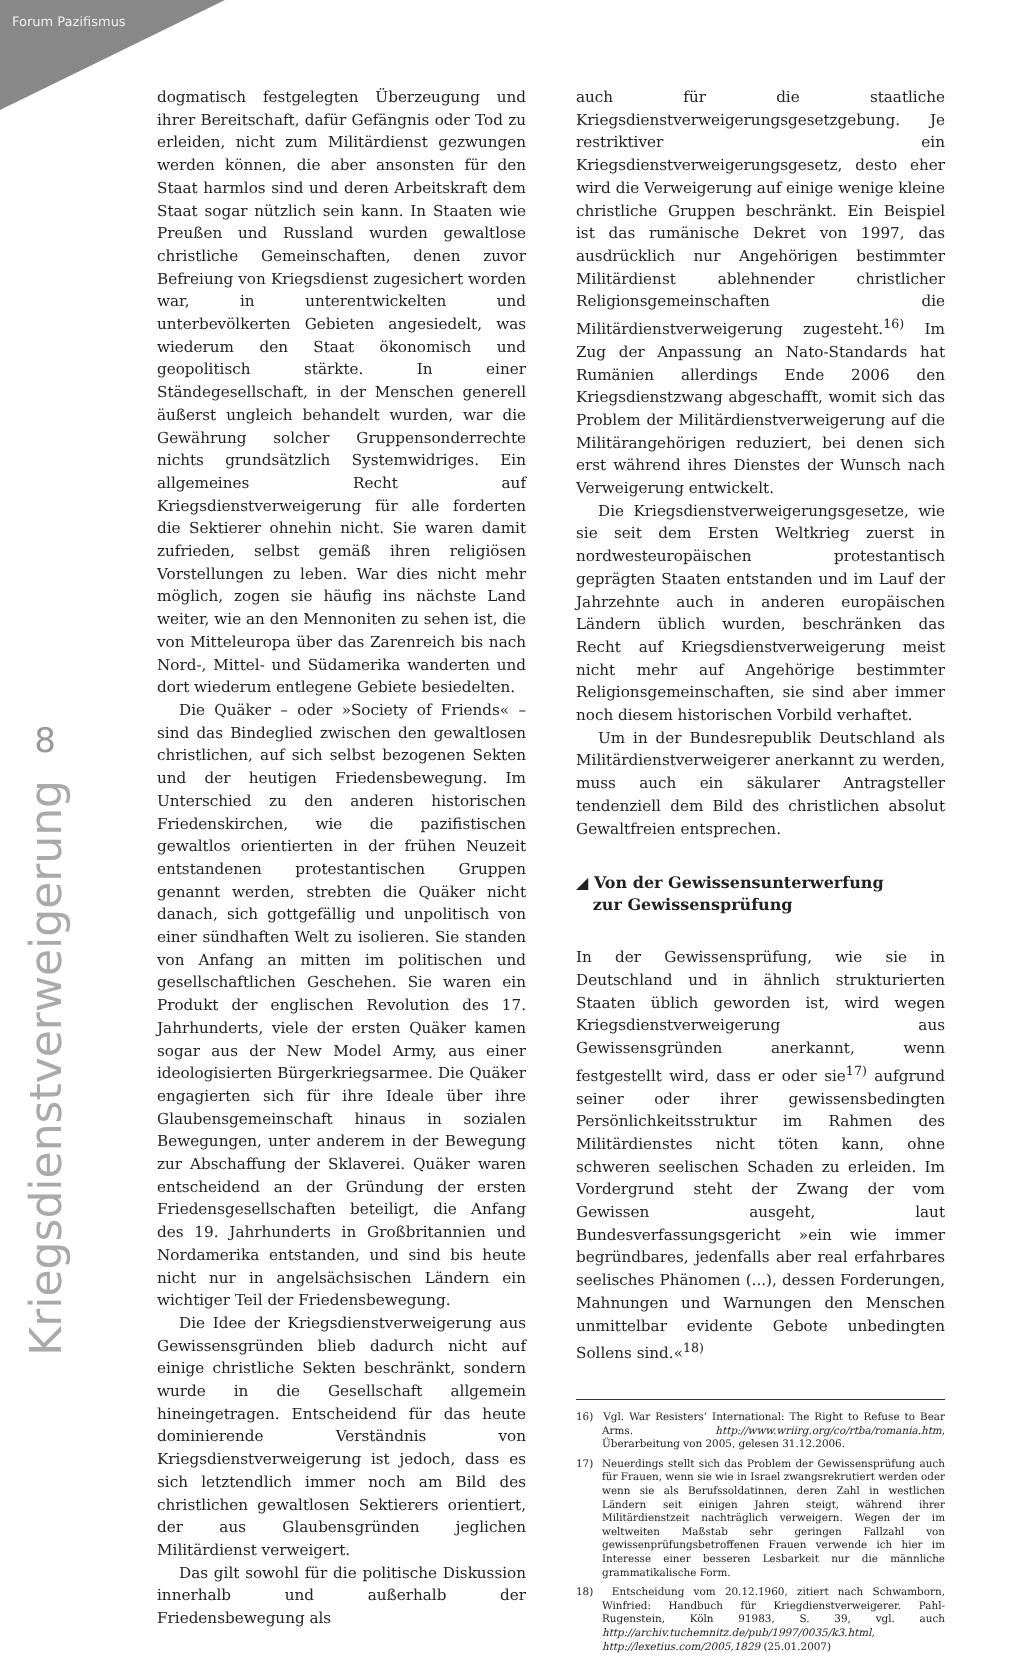Forum Pazifismus
8
Kriegsdienstverweigerung
dogmatisch festgelegten Überzeugung und ihrer Bereitschaft, dafür Gefängnis oder Tod zu erleiden, nicht zum Militärdienst gezwungen werden können, die aber ansonsten für den Staat harmlos sind und deren Arbeitskraft dem Staat sogar nützlich sein kann. In Staaten wie Preußen und Russland wurden gewaltlose christliche Gemeinschaften, denen zuvor Befreiung von Kriegsdienst zugesichert worden war, in unterentwickelten und unterbevölkerten Gebieten angesiedelt, was wiederum den Staat ökonomisch und geopolitisch stärkte. In einer Ständegesellschaft, in der Menschen generell äußerst ungleich behandelt wurden, war die Gewährung solcher Gruppensonderrechte nichts grundsätzlich Systemwidriges. Ein allgemeines Recht auf Kriegsdienstverweigerung für alle forderten die Sektierer ohnehin nicht. Sie waren damit zufrieden, selbst gemäß ihren religiösen Vorstellungen zu leben. War dies nicht mehr möglich, zogen sie häufig ins nächste Land weiter, wie an den Mennoniten zu sehen ist, die von Mitteleuropa über das Zarenreich bis nach Nord-, Mittel- und Südamerika wanderten und dort wiederum entlegene Gebiete besiedelten.
Die Quäker – oder »Society of Friends« – sind das Bindeglied zwischen den gewaltlosen christlichen, auf sich selbst bezogenen Sekten und der heutigen Friedensbewegung. Im Unterschied zu den anderen historischen Friedenskirchen, wie die pazifistischen gewaltlos orientierten in der frühen Neuzeit entstandenen protestantischen Gruppen genannt werden, strebten die Quäker nicht danach, sich gottgefällig und unpolitisch von einer sündhaften Welt zu isolieren. Sie standen von Anfang an mitten im politischen und gesellschaftlichen Geschehen. Sie waren ein Produkt der englischen Revolution des 17. Jahrhunderts, viele der ersten Quäker kamen sogar aus der New Model Army, aus einer ideologisierten Bürgerkriegsarmee. Die Quäker engagierten sich für ihre Ideale über ihre Glaubensgemeinschaft hinaus in sozialen Bewegungen, unter anderem in der Bewegung zur Abschaffung der Sklaverei. Quäker waren entscheidend an der Gründung der ersten Friedensgesellschaften beteiligt, die Anfang des 19. Jahrhunderts in Großbritannien und Nordamerika entstanden, und sind bis heute nicht nur in angelsächsischen Ländern ein wichtiger Teil der Friedensbewegung.
Die Idee der Kriegsdienstverweigerung aus Gewissensgründen blieb dadurch nicht auf einige christliche Sekten beschränkt, sondern wurde in die Gesellschaft allgemein hineingetragen. Entscheidend für das heute dominierende Verständnis von Kriegsdienstverweigerung ist jedoch, dass es sich letztendlich immer noch am Bild des christlichen gewaltlosen Sektierers orientiert, der aus Glaubensgründen jeglichen Militärdienst verweigert.
Das gilt sowohl für die politische Diskussion innerhalb und außerhalb der Friedensbewegung als
auch für die staatliche Kriegsdienstverweigerungsgesetzgebung. Je restriktiver ein Kriegsdienstverweigerungsgesetz, desto eher wird die Verweigerung auf einige wenige kleine christliche Gruppen beschränkt. Ein Beispiel ist das rumänische Dekret von 1997, das ausdrücklich nur Angehörigen bestimmter Militärdienst ablehnender christlicher Religionsgemeinschaften die Militärdienstverweigerung zugesteht.<sup>16)</sup> Im Zug der Anpassung an Nato-Standards hat Rumänien allerdings Ende 2006 den Kriegsdienstzwang abgeschafft, womit sich das Problem der Militärdienstverweigerung auf die Militärangehörigen reduziert, bei denen sich erst während ihres Dienstes der Wunsch nach Verweigerung entwickelt.
Die Kriegsdienstverweigerungsgesetze, wie sie seit dem Ersten Weltkrieg zuerst in nordwesteuropäischen protestantisch geprägten Staaten entstanden und im Lauf der Jahrzehnte auch in anderen europäischen Ländern üblich wurden, beschränken das Recht auf Kriegsdienstverweigerung meist nicht mehr auf Angehörige bestimmter Religionsgemeinschaften, sie sind aber immer noch diesem historischen Vorbild verhaftet.
Um in der Bundesrepublik Deutschland als Militärdienstverweigerer anerkannt zu werden, muss auch ein säkularer Antragsteller tendenziell dem Bild des christlichen absolut Gewaltfreien entsprechen.
◢ Von der Gewissensunterwerfung
zur Gewissensprüfung
In der Gewissensprüfung, wie sie in Deutschland und in ähnlich strukturierten Staaten üblich geworden ist, wird wegen Kriegsdienstverweigerung aus Gewissensgründen anerkannt, wenn festgestellt wird, dass er oder sie<sup>17)</sup> aufgrund seiner oder ihrer gewissensbedingten Persönlichkeitsstruktur im Rahmen des Militärdienstes nicht töten kann, ohne schweren seelischen Schaden zu erleiden. Im Vordergrund steht der Zwang der vom Gewissen ausgeht, laut Bundesverfassungsgericht »ein wie immer begründbares, jedenfalls aber real erfahrbares seelisches Phänomen (...), dessen Forderungen, Mahnungen und Warnungen den Menschen unmittelbar evidente Gebote unbedingten Sollens sind.«<sup>18)</sup>
16) Vgl. War Resisters’ International: The Right to Refuse to Bear Arms. http://www.wriirg.org/co/rtba/romania.htm, Überarbeitung von 2005, gelesen 31.12.2006.
17) Neuerdings stellt sich das Problem der Gewissensprüfung auch für Frauen, wenn sie wie in Israel zwangsrekrutiert werden oder wenn sie als Berufssoldatinnen, deren Zahl in westlichen Ländern seit einigen Jahren steigt, während ihrer Militärdienstzeit nachträglich verweigern. Wegen der im weltweiten Maßstab sehr geringen Fallzahl von gewissenprüfungsbetroffenen Frauen verwende ich hier im Interesse einer besseren Lesbarkeit nur die männliche grammatikalische Form.
18) Entscheidung vom 20.12.1960, zitiert nach Schwamborn, Winfried: Handbuch für Kriegdienstverweigerer. Pahl-Rugenstein, Köln 91983, S. 39, vgl. auch http://archiv.tuchemnitz.de/pub/1997/0035/k3.html, http://lexetius.com/2005,1829 (25.01.2007)